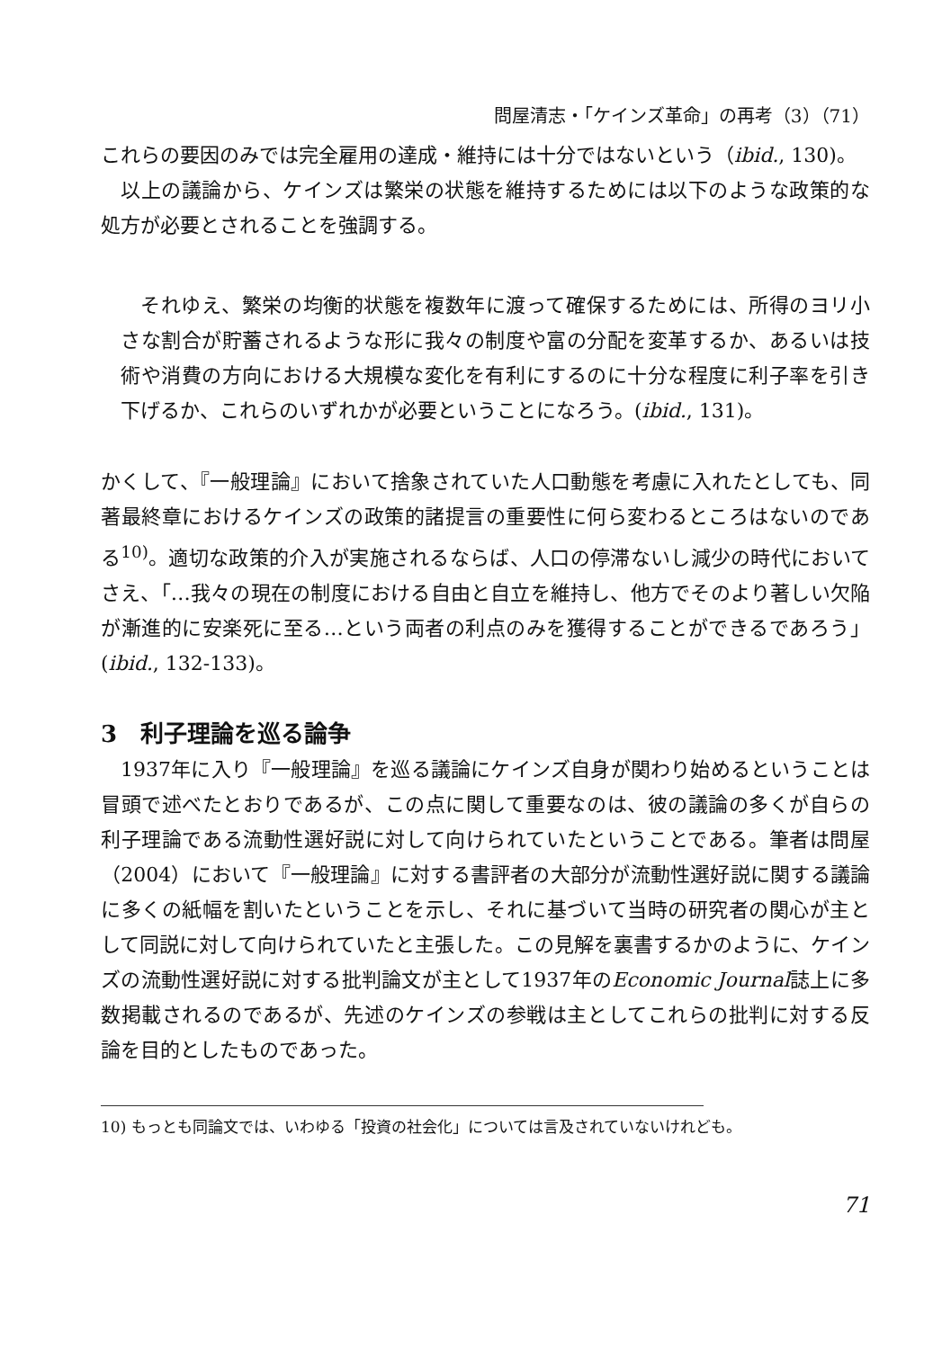問屋清志・「ケインズ革命」の再考（3）（71）
これらの要因のみでは完全雇用の達成・維持には十分ではないという（ibid., 130)。
以上の議論から、ケインズは繁栄の状態を維持するためには以下のような政策的な処方が必要とされることを強調する。
それゆえ、繁栄の均衡的状態を複数年に渡って確保するためには、所得のヨリ小さな割合が貯蓄されるような形に我々の制度や富の分配を変革するか、あるいは技術や消費の方向における大規模な変化を有利にするのに十分な程度に利子率を引き下げるか、これらのいずれかが必要ということになろう。(ibid., 131)。
かくして、『一般理論』において捨象されていた人口動態を考慮に入れたとしても、同著最終章におけるケインズの政策的諸提言の重要性に何ら変わるところはないのである<sup>10)</sup>。適切な政策的介入が実施されるならば、人口の停滞ないし減少の時代においてさえ、「…我々の現在の制度における自由と自立を維持し、他方でそのより著しい欠陥が漸進的に安楽死に至る…という両者の利点のみを獲得することができるであろう」(ibid., 132-133)。
3　利子理論を巡る論争
1937年に入り『一般理論』を巡る議論にケインズ自身が関わり始めるということは冒頭で述べたとおりであるが、この点に関して重要なのは、彼の議論の多くが自らの利子理論である流動性選好説に対して向けられていたということである。筆者は問屋（2004）において『一般理論』に対する書評者の大部分が流動性選好説に関する議論に多くの紙幅を割いたということを示し、それに基づいて当時の研究者の関心が主として同説に対して向けられていたと主張した。この見解を裏書するかのように、ケインズの流動性選好説に対する批判論文が主として1937年のEconomic Journal誌上に多数掲載されるのであるが、先述のケインズの参戦は主としてこれらの批判に対する反論を目的としたものであった。
10) もっとも同論文では、いわゆる「投資の社会化」については言及されていないけれども。
71